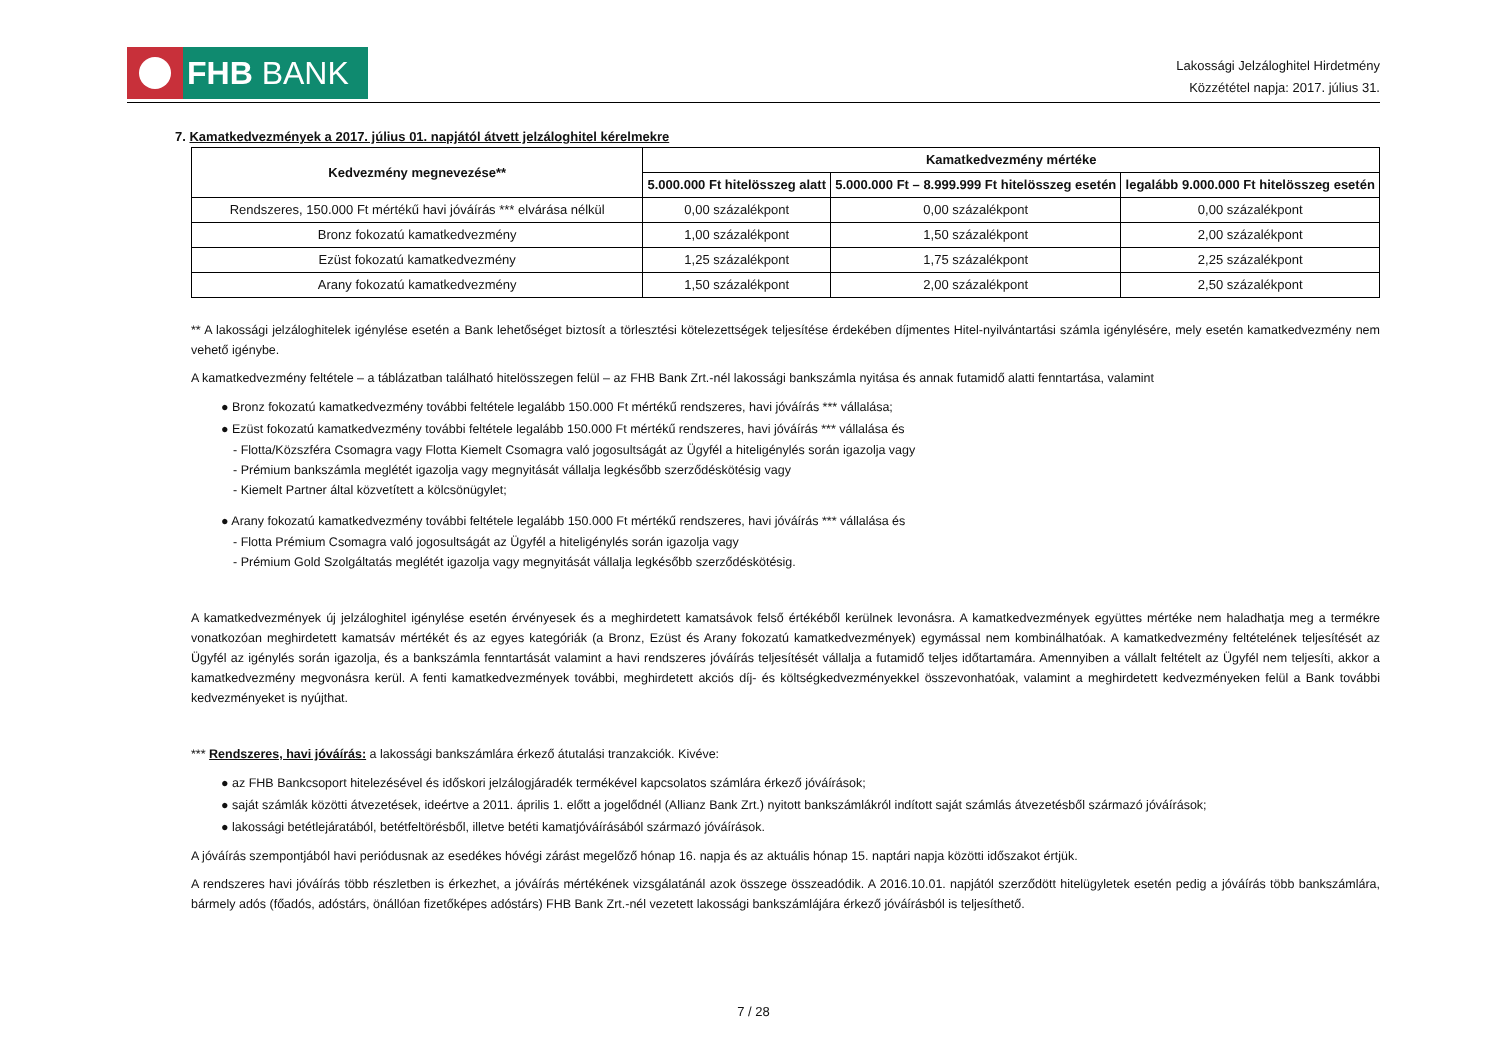FHB BANK
Lakossági Jelzáloghitel Hirdetmény
Közzététel napja: 2017. július 31.
7. Kamatkedvezmények a 2017. július 01. napjától átvett jelzáloghitel kérelmekre
| Kedvezmény megnevezése** | Kamatkedvezmény mértéke | | |
| --- | --- | --- | --- |
| | 5.000.000 Ft hitelösszeg alatt | 5.000.000 Ft – 8.999.999 Ft hitelösszeg esetén | legalább 9.000.000 Ft hitelösszeg esetén |
| Rendszeres, 150.000 Ft mértékű havi jóváírás *** elvárása nélkül | 0,00 százalékpont | 0,00 százalékpont | 0,00 százalékpont |
| Bronz fokozatú kamatkedvezmény | 1,00 százalékpont | 1,50 százalékpont | 2,00 százalékpont |
| Ezüst fokozatú kamatkedvezmény | 1,25 százalékpont | 1,75 százalékpont | 2,25 százalékpont |
| Arany fokozatú kamatkedvezmény | 1,50 százalékpont | 2,00 százalékpont | 2,50 százalékpont |
** A lakossági jelzáloghitelek igénylése esetén a Bank lehetőséget biztosít a törlesztési kötelezettségek teljesítése érdekében díjmentes Hitel-nyilvántartási számla igénylésére, mely esetén kamatkedvezmény nem vehető igénybe.
A kamatkedvezmény feltétele – a táblázatban található hitelösszegen felül – az FHB Bank Zrt.-nél lakossági bankszámla nyitása és annak futamidő alatti fenntartása, valamint
● Bronz fokozatú kamatkedvezmény további feltétele legalább 150.000 Ft mértékű rendszeres, havi jóváírás *** vállalása;
● Ezüst fokozatú kamatkedvezmény további feltétele legalább 150.000 Ft mértékű rendszeres, havi jóváírás *** vállalása és
- Flotta/Közszféra Csomagra vagy Flotta Kiemelt Csomagra való jogosultságát az Ügyfél a hiteligénylés során igazolja vagy
- Prémium bankszámla meglétét igazolja vagy megnyitását vállalja legkésőbb szerződéskötésig vagy
- Kiemelt Partner által közvetített a kölcsönügylet;
● Arany fokozatú kamatkedvezmény további feltétele legalább 150.000 Ft mértékű rendszeres, havi jóváírás *** vállalása és
- Flotta Prémium Csomagra való jogosultságát az Ügyfél a hiteligénylés során igazolja vagy
- Prémium Gold Szolgáltatás meglétét igazolja vagy megnyitását vállalja legkésőbb szerződéskötésig.
A kamatkedvezmények új jelzáloghitel igénylése esetén érvényesek és a meghirdetett kamatsávok felső értékéből kerülnek levonásra. A kamatkedvezmények együttes mértéke nem haladhatja meg a termékre vonatkozóan meghirdetett kamatsáv mértékét és az egyes kategóriák (a Bronz, Ezüst és Arany fokozatú kamatkedvezmények) egymással nem kombinálhatóak. A kamatkedvezmény feltételének teljesítését az Ügyfél az igénylés során igazolja, és a bankszámla fenntartását valamint a havi rendszeres jóváírás teljesítését vállalja a futamidő teljes időtartamára. Amennyiben a vállalt feltételt az Ügyfél nem teljesíti, akkor a kamatkedvezmény megvonásra kerül. A fenti kamatkedvezmények további, meghirdetett akciós díj- és költségkedvezményekkel összevonhatóak, valamint a meghirdetett kedvezményeken felül a Bank további kedvezményeket is nyújthat.
*** Rendszeres, havi jóváírás: a lakossági bankszámlára érkező átutalási tranzakciók. Kivéve:
● az FHB Bankcsoport hitelezésével és időskori jelzálogjáradék termékével kapcsolatos számlára érkező jóváírások;
● saját számlák közötti átvezetések, ideértve a 2011. április 1. előtt a jogelődnél (Allianz Bank Zrt.) nyitott bankszámlákról indított saját számlás átvezetésből származó jóváírások;
● lakossági betétlejáratából, betétfeltörésből, illetve betéti kamatjóváírásából származó jóváírások.
A jóváírás szempontjából havi periódusnak az esedékes hóvégi zárást megelőző hónap 16. napja és az aktuális hónap 15. naptári napja közötti időszakot értjük.
A rendszeres havi jóváírás több részletben is érkezhet, a jóváírás mértékének vizsgálatánál azok összege összeadódik. A 2016.10.01. napjától szerződött hitelügyletek esetén pedig a jóváírás több bankszámlára, bármely adós (főadós, adóstárs, önállóan fizetőképes adóstárs) FHB Bank Zrt.-nél vezetett lakossági bankszámlájára érkező jóváírásból is teljesíthető.
7 / 28